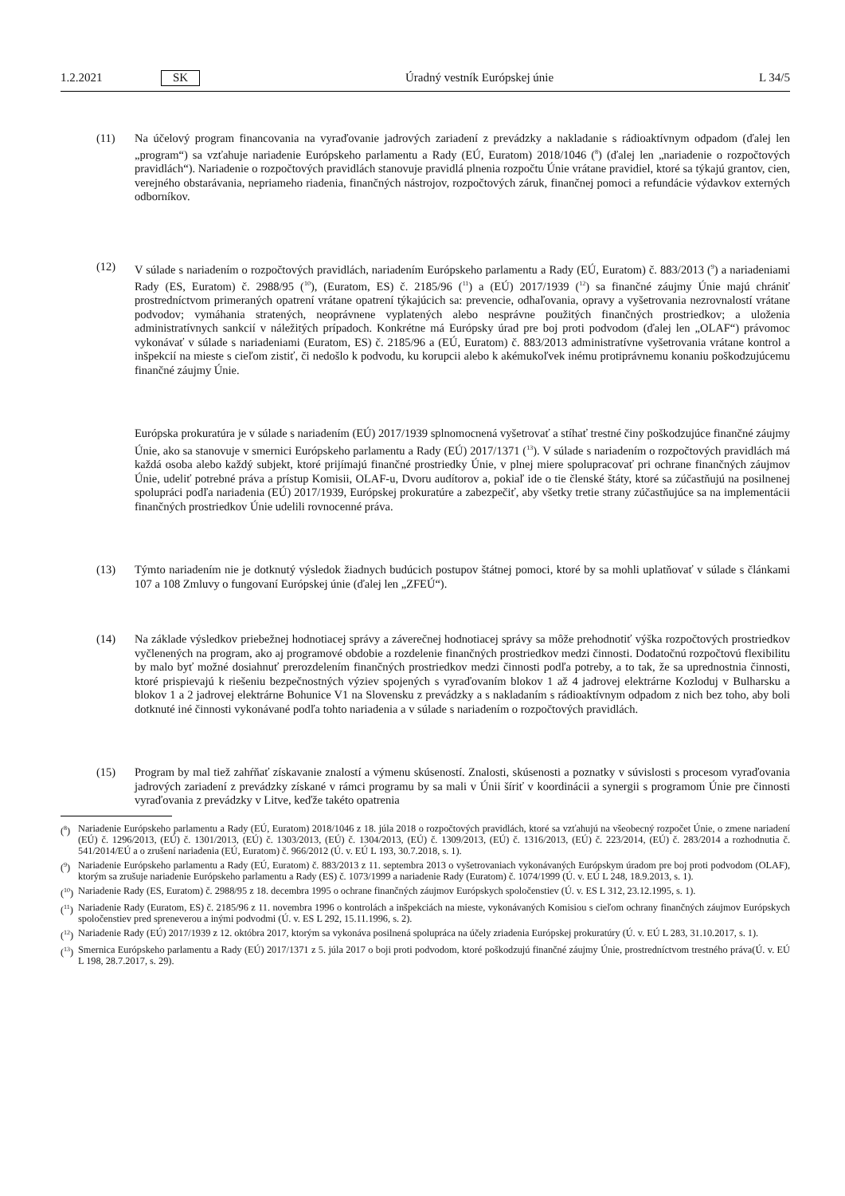1.2.2021 SK Úradný vestník Európskej únie L 34/5
(11) Na účelový program financovania na vyraďovanie jadrových zariadení z prevádzky a nakladanie s rádioaktívnym odpadom (ďalej len „program“) sa vzťahuje nariadenie Európskeho parlamentu a Rady (EÚ, Euratom) 2018/1046 (<sup>8</sup>) (ďalej len „nariadenie o rozpočtových pravidlách“). Nariadenie o rozpočtových pravidlách stanovuje pravidlá plnenia rozpočtu Únie vrátane pravidiel, ktoré sa týkajú grantov, cien, verejného obstarávania, nepriameho riadenia, finančných nástrojov, rozpočtových záruk, finančnej pomoci a refundácie výdavkov externých odborníkov.
(12) V súlade s nariadením o rozpočtových pravidlách, nariadením Európskeho parlamentu a Rady (EÚ, Euratom) č. 883/2013 (<sup>9</sup>) a nariadeniami Rady (ES, Euratom) č. 2988/95 (<sup>10</sup>), (Euratom, ES) č. 2185/96 (<sup>11</sup>) a (EÚ) 2017/1939 (<sup>12</sup>) sa finančné záujmy Únie majú chrániť prostredníctvom primeraných opatrení vrátane opatrení týkajúcich sa: prevencie, odhaľovania, opravy a vyšetrovania nezrovnalostí vrátane podvodov; vymáhania stratených, neoprávnene vyplatených alebo nesprávne použitých finančných prostriedkov; a uloženia administratívnych sankcií v náležitých prípadoch. Konkrétne má Európsky úrad pre boj proti podvodom (ďalej len „OLAF“) právomoc vykonávať v súlade s nariadeniami (Euratom, ES) č. 2185/96 a (EÚ, Euratom) č. 883/2013 administratívne vyšetrovania vrátane kontrol a inšpekcií na mieste s cieľom zistiť, či nedošlo k podvodu, ku korupcii alebo k akémukoľvek inému protiprávnemu konaniu poškodzujúcemu finančné záujmy Únie.
Európska prokuratúra je v súlade s nariadením (EÚ) 2017/1939 splnomocnená vyšetrovať a stíhať trestné činy poškodzujúce finančné záujmy Únie, ako sa stanovuje v smernici Európskeho parlamentu a Rady (EÚ) 2017/1371 (<sup>13</sup>). V súlade s nariadením o rozpočtových pravidlách má každá osoba alebo každý subjekt, ktoré prijímajú finančné prostriedky Únie, v plnej miere spolupracovať pri ochrane finančných záujmov Únie, udeliť potrebné práva a prístup Komisii, OLAF-u, Dvoru audítorov a, pokiaľ ide o tie členské štáty, ktoré sa zúčastňujú na posilnenej spolupráci podľa nariadenia (EÚ) 2017/1939, Európskej prokuratúre a zabezpečiť, aby všetky tretie strany zúčastňujúce sa na implementácii finančných prostriedkov Únie udelili rovnocenné práva.
(13) Týmto nariadením nie je dotknutý výsledok žiadnych budúcich postupov štátnej pomoci, ktoré by sa mohli uplatňovať v súlade s článkami 107 a 108 Zmluvy o fungovaní Európskej únie (ďalej len „ZFEÚ“).
(14) Na základe výsledkov priebežnej hodnotiacej správy a záverečnej hodnotiacej správy sa môže prehodnotiť výška rozpočtových prostriedkov vyčlenených na program, ako aj programové obdobie a rozdelenie finančných prostriedkov medzi činnosti. Dodatočnú rozpočtovú flexibilitu by malo byť možné dosiahnuť prerozdelením finančných prostriedkov medzi činnosti podľa potreby, a to tak, že sa uprednostnia činnosti, ktoré prispievajú k riešeniu bezpečnostných výziev spojených s vyraďovaním blokov 1 až 4 jadrovej elektrárne Kozloduj v Bulharsku a blokov 1 a 2 jadrovej elektrárne Bohunice V1 na Slovensku z prevádzky a s nakladaním s rádioaktívnym odpadom z nich bez toho, aby boli dotknuté iné činnosti vykonávané podľa tohto nariadenia a v súlade s nariadením o rozpočtových pravidlách.
(15) Program by mal tiež zahŕňať získavanie znalostí a výmenu skúseností. Znalosti, skúsenosti a poznatky v súvislosti s procesom vyraďovania jadrových zariadení z prevádzky získané v rámci programu by sa mali v Únii šíriť v koordinácii a synergii s programom Únie pre činnosti vyraďovania z prevádzky v Litve, keďže takéto opatrenia
(<sup>8</sup>)
Nariadenie Európskeho parlamentu a Rady (EÚ, Euratom) 2018/1046 z 18. júla 2018 o rozpočtových pravidlách, ktoré sa vzťahujú na všeobecný rozpočet Únie, o zmene nariadení (EÚ) č. 1296/2013, (EÚ) č. 1301/2013, (EÚ) č. 1303/2013, (EÚ) č. 1304/2013, (EÚ) č. 1309/2013, (EÚ) č. 1316/2013, (EÚ) č. 223/2014, (EÚ) č. 283/2014 a rozhodnutia č. 541/2014/EÚ a o zrušení nariadenia (EÚ, Euratom) č. 966/2012 (Ú. v. EÚ L 193, 30.7.2018, s. 1).
(<sup>9</sup>)
Nariadenie Európskeho parlamentu a Rady (EÚ, Euratom) č. 883/2013 z 11. septembra 2013 o vyšetrovaniach vykonávaných Európskym úradom pre boj proti podvodom (OLAF), ktorým sa zrušuje nariadenie Európskeho parlamentu a Rady (ES) č. 1073/1999 a nariadenie Rady (Euratom) č. 1074/1999 (Ú. v. EÚ L 248, 18.9.2013, s. 1).
(<sup>10</sup>)
Nariadenie Rady (ES, Euratom) č. 2988/95 z 18. decembra 1995 o ochrane finančných záujmov Európskych spoločenstiev (Ú. v. ES L 312, 23.12.1995, s. 1).
(<sup>11</sup>)
Nariadenie Rady (Euratom, ES) č. 2185/96 z 11. novembra 1996 o kontrolách a inšpekciách na mieste, vykonávaných Komisiou s cieľom ochrany finančných záujmov Európskych spoločenstiev pred spreneverou a inými podvodmi (Ú. v. ES L 292, 15.11.1996, s. 2).
(<sup>12</sup>)
Nariadenie Rady (EÚ) 2017/1939 z 12. októbra 2017, ktorým sa vykonáva posilnená spolupráca na účely zriadenia Európskej prokuratúry (Ú. v. EÚ L 283, 31.10.2017, s. 1).
(<sup>13</sup>)
Smernica Európskeho parlamentu a Rady (EÚ) 2017/1371 z 5. júla 2017 o boji proti podvodom, ktoré poškodzujú finančné záujmy Únie, prostredníctvom trestného práva(Ú. v. EÚ L 198, 28.7.2017, s. 29).